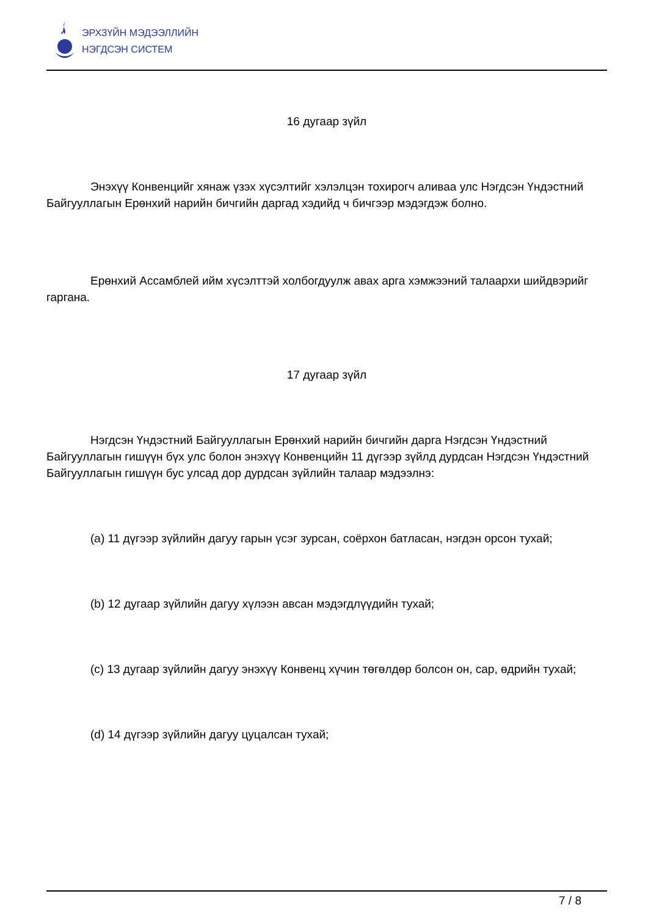ЭРХЗҮЙН МЭДЭЭЛЛИЙН
НЭГДСЭН СИСТЕМ
16 дугаар зүйл
Энэхүү Конвенцийг хянаж үзэх хүсэлтийг хэлэлцэн тохирогч аливаа улс Нэгдсэн Үндэстний Байгууллагын Ерөнхий нарийн бичгийн даргад хэдийд ч бичгээр мэдэгдэж болно.
Ерөнхий Ассамблей ийм хүсэлттэй холбогдуулж авах арга хэмжээний талаархи шийдвэрийг гаргана.
17 дугаар зүйл
Нэгдсэн Үндэстний Байгууллагын Ерөнхий нарийн бичгийн дарга Нэгдсэн Үндэстний Байгууллагын гишүүн бүх улс болон энэхүү Конвенцийн 11 дүгээр зүйлд дурдсан Нэгдсэн Үндэстний Байгууллагын гишүүн бус улсад дор дурдсан зүйлийн талаар мэдээлнэ:
(a) 11 дүгээр зүйлийн дагуу гарын үсэг зурсан, соёрхон батласан, нэгдэн орсон тухай;
(b) 12 дугаар зүйлийн дагуу хүлээн авсан мэдэгдлүүдийн тухай;
(c) 13 дугаар зүйлийн дагуу энэхүү Конвенц хүчин төгөлдөр болсон он, сар, өдрийн тухай;
(d) 14 дүгээр зүйлийн дагуу цуцалсан тухай;
7 / 8